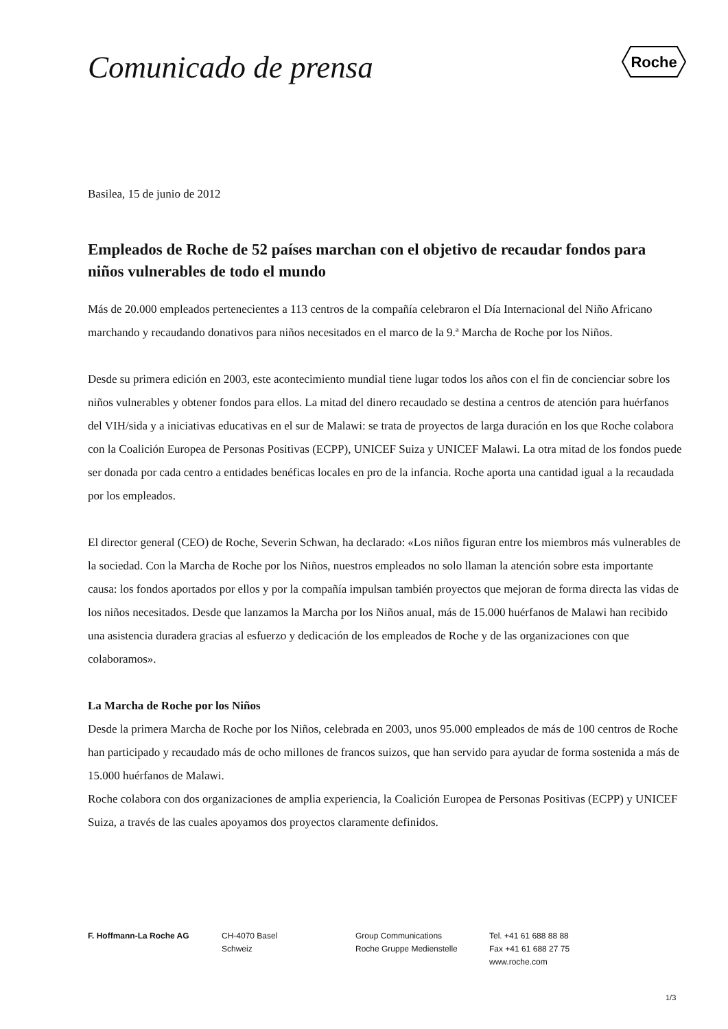Comunicado de prensa
Roche
Basilea, 15 de junio de 2012
Empleados de Roche de 52 países marchan con el objetivo de recaudar fondos para niños vulnerables de todo el mundo
Más de 20.000 empleados pertenecientes a 113 centros de la compañía celebraron el Día Internacional del Niño Africano marchando y recaudando donativos para niños necesitados en el marco de la 9.ª Marcha de Roche por los Niños.
Desde su primera edición en 2003, este acontecimiento mundial tiene lugar todos los años con el fin de concienciar sobre los niños vulnerables y obtener fondos para ellos. La mitad del dinero recaudado se destina a centros de atención para huérfanos del VIH/sida y a iniciativas educativas en el sur de Malawi: se trata de proyectos de larga duración en los que Roche colabora con la Coalición Europea de Personas Positivas (ECPP), UNICEF Suiza y UNICEF Malawi. La otra mitad de los fondos puede ser donada por cada centro a entidades benéficas locales en pro de la infancia. Roche aporta una cantidad igual a la recaudada por los empleados.
El director general (CEO) de Roche, Severin Schwan, ha declarado: «Los niños figuran entre los miembros más vulnerables de la sociedad. Con la Marcha de Roche por los Niños, nuestros empleados no solo llaman la atención sobre esta importante causa: los fondos aportados por ellos y por la compañía impulsan también proyectos que mejoran de forma directa las vidas de los niños necesitados. Desde que lanzamos la Marcha por los Niños anual, más de 15.000 huérfanos de Malawi han recibido una asistencia duradera gracias al esfuerzo y dedicación de los empleados de Roche y de las organizaciones con que colaboramos».
La Marcha de Roche por los Niños
Desde la primera Marcha de Roche por los Niños, celebrada en 2003, unos 95.000 empleados de más de 100 centros de Roche han participado y recaudado más de ocho millones de francos suizos, que han servido para ayudar de forma sostenida a más de 15.000 huérfanos de Malawi.
Roche colabora con dos organizaciones de amplia experiencia, la Coalición Europea de Personas Positivas (ECPP) y UNICEF Suiza, a través de las cuales apoyamos dos proyectos claramente definidos.
F. Hoffmann-La Roche AG CH-4070 Basel
Schweiz
Group Communications
Roche Gruppe Medienstelle
Tel. +41 61 688 88 88
Fax +41 61 688 27 75
www.roche.com
1/3